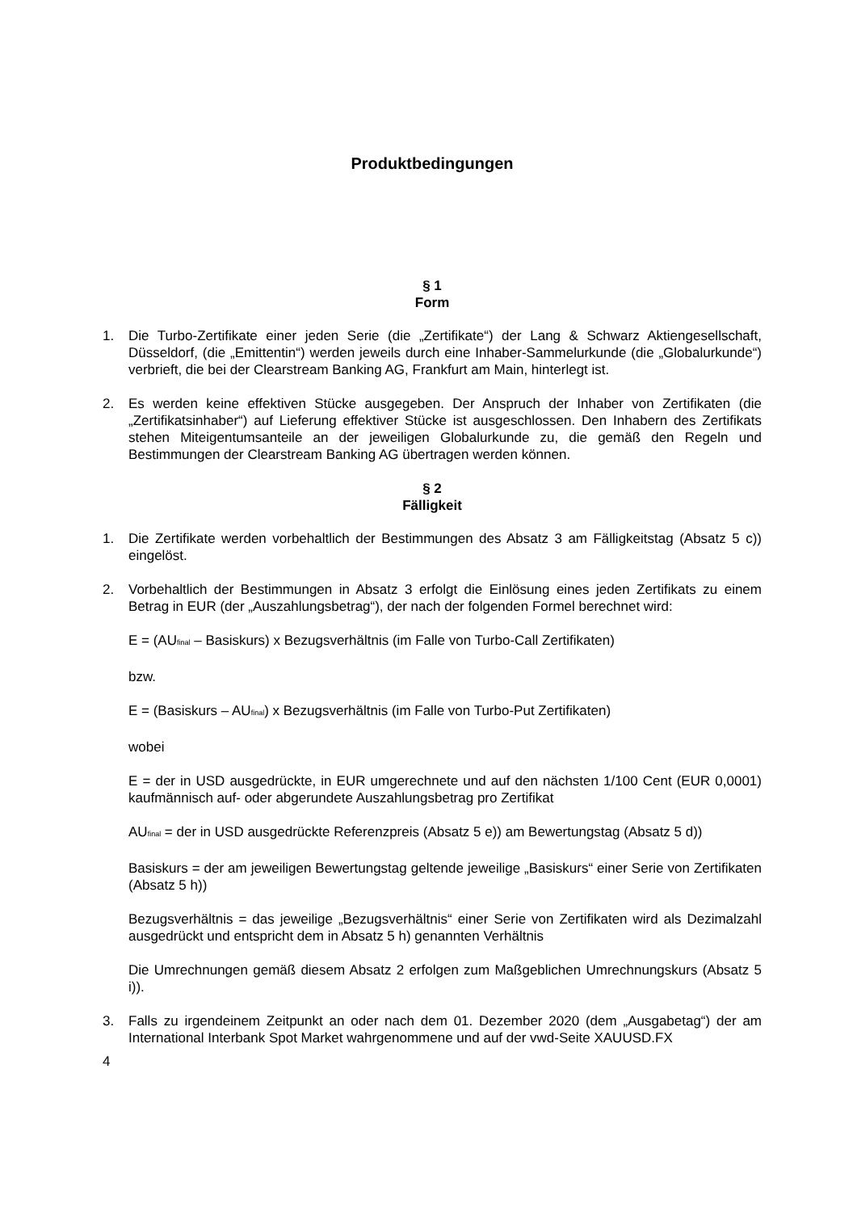Produktbedingungen
§ 1
Form
1. Die Turbo-Zertifikate einer jeden Serie (die „Zertifikate“) der Lang & Schwarz Aktiengesellschaft, Düsseldorf, (die „Emittentin“) werden jeweils durch eine Inhaber-Sammelurkunde (die „Globalurkunde“) verbrieft, die bei der Clearstream Banking AG, Frankfurt am Main, hinterlegt ist.
2. Es werden keine effektiven Stücke ausgegeben. Der Anspruch der Inhaber von Zertifikaten (die „Zertifikatsinhaber“) auf Lieferung effektiver Stücke ist ausgeschlossen. Den Inhabern des Zertifikats stehen Miteigentumsanteile an der jeweiligen Globalurkunde zu, die gemäß den Regeln und Bestimmungen der Clearstream Banking AG übertragen werden können.
§ 2
Fälligkeit
1. Die Zertifikate werden vorbehaltlich der Bestimmungen des Absatz 3 am Fälligkeitstag (Absatz 5 c)) eingelöst.
2. Vorbehaltlich der Bestimmungen in Absatz 3 erfolgt die Einlösung eines jeden Zertifikats zu einem Betrag in EUR (der „Auszahlungsbetrag“), der nach der folgenden Formel berechnet wird:
E = (AU<sub>final</sub> – Basiskurs) x Bezugsverhältnis (im Falle von Turbo-Call Zertifikaten)
bzw.
E = (Basiskurs – AU<sub>final</sub>) x Bezugsverhältnis (im Falle von Turbo-Put Zertifikaten)
wobei
E = der in USD ausgedrückte, in EUR umgerechnete und auf den nächsten 1/100 Cent (EUR 0,0001) kaufmännisch auf- oder abgerundete Auszahlungsbetrag pro Zertifikat
AU<sub>final</sub> = der in USD ausgedrückte Referenzpreis (Absatz 5 e)) am Bewertungstag (Absatz 5 d))
Basiskurs = der am jeweiligen Bewertungstag geltende jeweilige „Basiskurs“ einer Serie von Zertifikaten (Absatz 5 h))
Bezugsverhältnis = das jeweilige „Bezugsverhältnis“ einer Serie von Zertifikaten wird als Dezimalzahl ausgedrückt und entspricht dem in Absatz 5 h) genannten Verhältnis
Die Umrechnungen gemäß diesem Absatz 2 erfolgen zum Maßgeblichen Umrechnungskurs (Absatz 5 i)).
3. Falls zu irgendeinem Zeitpunkt an oder nach dem 01. Dezember 2020 (dem „Ausgabetag“) der am International Interbank Spot Market wahrgenommene und auf der vwd-Seite XAUUSD.FX
4